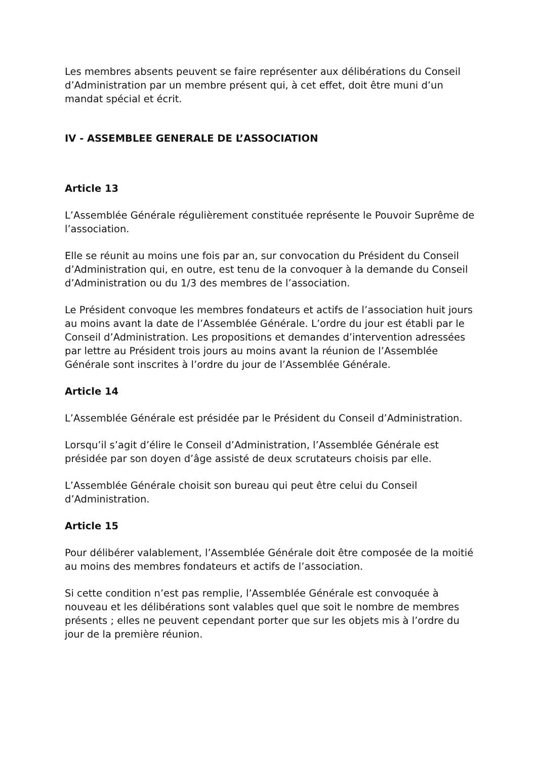Les membres absents peuvent se faire représenter aux délibérations du Conseil d’Administration par un membre présent qui, à cet effet, doit être muni d’un mandat spécial et écrit.
IV - ASSEMBLEE GENERALE DE L’ASSOCIATION
Article 13
L’Assemblée Générale régulièrement constituée représente le Pouvoir Suprême de l’association.
Elle se réunit au moins une fois par an, sur convocation du Président du Conseil d’Administration qui, en outre, est tenu de la convoquer à la demande du Conseil d’Administration ou du 1/3 des membres de l’association.
Le Président convoque les membres fondateurs et actifs de l’association huit jours au moins avant la date de l’Assemblée Générale. L’ordre du jour est établi par le Conseil d’Administration. Les propositions et demandes d’intervention adressées par lettre au Président trois jours au moins avant la réunion de l’Assemblée Générale sont inscrites à l’ordre du jour de l’Assemblée Générale.
Article 14
L’Assemblée Générale est présidée par le Président du Conseil d’Administration.
Lorsqu’il s’agit d’élire le Conseil d’Administration, l’Assemblée Générale est présidée par son doyen d’âge assisté de deux scrutateurs choisis par elle.
L’Assemblée Générale choisit son bureau qui peut être celui du Conseil d’Administration.
Article 15
Pour délibérer valablement, l’Assemblée Générale doit être composée de la moitié au moins des membres fondateurs et actifs de l’association.
Si cette condition n’est pas remplie, l’Assemblée Générale est convoquée à nouveau et les délibérations sont valables quel que soit le nombre de membres présents ; elles ne peuvent cependant porter que sur les objets mis à l’ordre du jour de la première réunion.